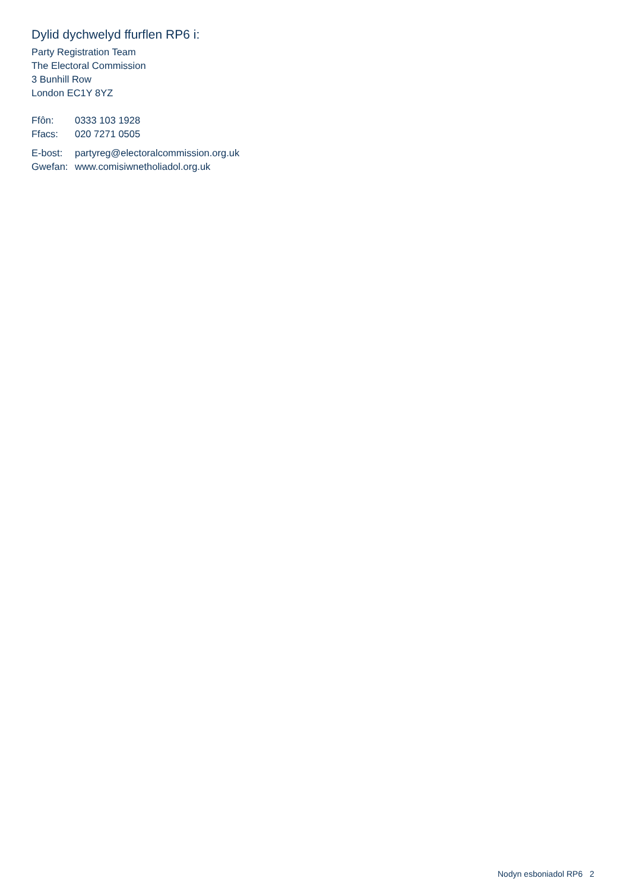Dylid dychwelyd ffurflen RP6 i:
Party Registration Team
The Electoral Commission
3 Bunhill Row
London EC1Y 8YZ
Ffôn: 0333 103 1928
Ffacs: 020 7271 0505
E-bost: partyreg@electoralcommission.org.uk
Gwefan: www.comisiwnetholiadol.org.uk
Nodyn esboniadol RP6 2